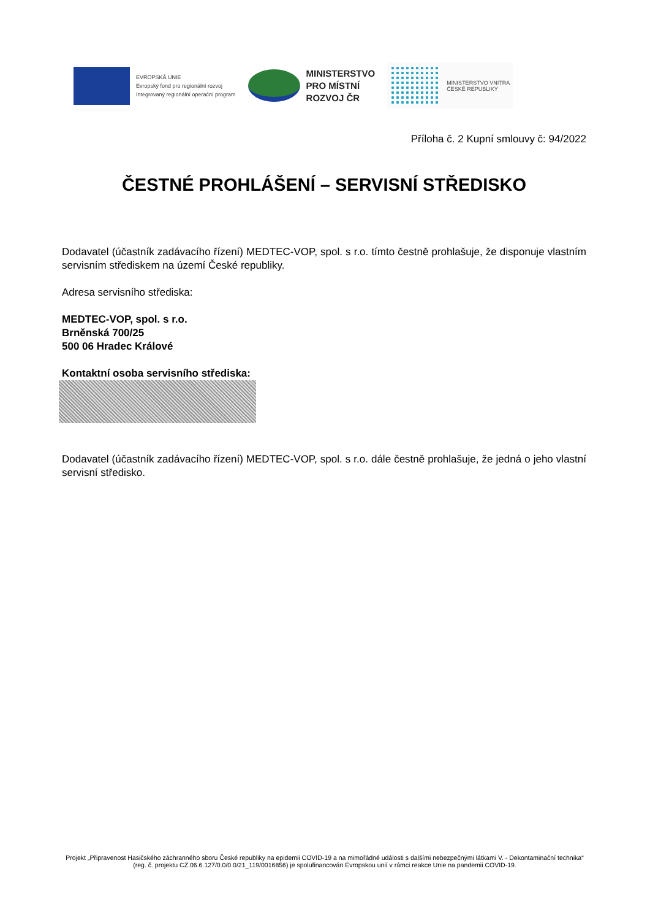EVROPSKÁ UNIE
Evropský fond pro regionální rozvoj
Integrovaný regionální operační program
MINISTERSTVO
PRO MÍSTNÍ
ROZVOJ ČR
MINISTERSTVO VNITRA
ČESKÉ REPUBLIKY
Příloha č. 2 Kupní smlouvy č: 94/2022
ČESTNÉ PROHLÁŠENÍ – SERVISNÍ STŘEDISKO
Dodavatel (účastník zadávacího řízení) MEDTEC-VOP, spol. s r.o. tímto čestně prohlašuje, že disponuje vlastním servisním střediskem na území České republiky.
Adresa servisního střediska:
MEDTEC-VOP, spol. s r.o.
Brněnská 700/25
500 06 Hradec Králové
Kontaktní osoba servisního střediska:
Dodavatel (účastník zadávacího řízení) MEDTEC-VOP, spol. s r.o. dále čestně prohlašuje, že jedná o jeho vlastní servisní středisko.
Projekt „Připravenost Hasičského záchranného sboru České republiky na epidemii COVID-19 a na mimořádné události s dalšími nebezpečnými látkami V. - Dekontaminační technika“ (reg. č. projektu CZ.06.6.127/0.0/0.0/21_119/0016856) je spolufinancován Evropskou unií v rámci reakce Unie na pandemii COVID-19.